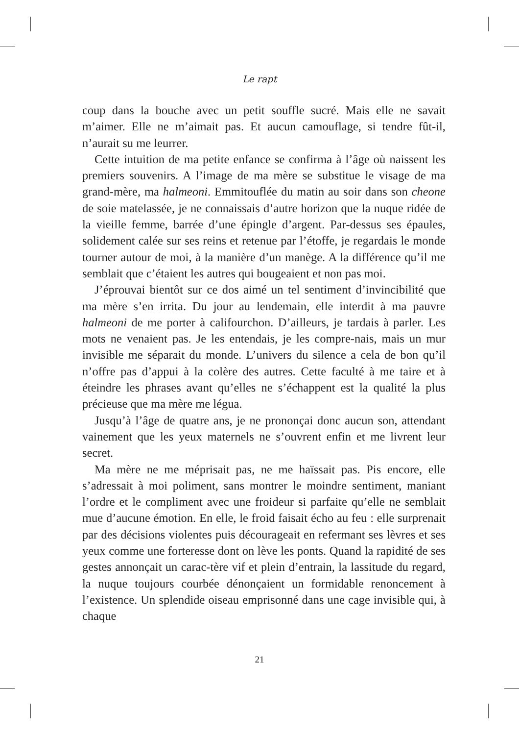Le rapt
coup dans la bouche avec un petit souffle sucré. Mais elle ne savait m’aimer. Elle ne m’aimait pas. Et aucun camouflage, si tendre fût-il, n’aurait su me leurrer.
Cette intuition de ma petite enfance se confirma à l’âge où naissent les premiers souvenirs. A l’image de ma mère se substitue le visage de ma grand-mère, ma halmeoni. Emmitouflée du matin au soir dans son cheone de soie matelassée, je ne connaissais d’autre horizon que la nuque ridée de la vieille femme, barrée d’une épingle d’argent. Par-dessus ses épaules, solidement calée sur ses reins et retenue par l’étoffe, je regardais le monde tourner autour de moi, à la manière d’un manège. A la différence qu’il me semblait que c’étaient les autres qui bougeaient et non pas moi.
J’éprouvai bientôt sur ce dos aimé un tel sentiment d’invincibilité que ma mère s’en irrita. Du jour au lendemain, elle interdit à ma pauvre halmeoni de me porter à califourchon. D’ailleurs, je tardais à parler. Les mots ne venaient pas. Je les entendais, je les compre-nais, mais un mur invisible me séparait du monde. L’univers du silence a cela de bon qu’il n’offre pas d’appui à la colère des autres. Cette faculté à me taire et à éteindre les phrases avant qu’elles ne s’échappent est la qualité la plus précieuse que ma mère me légua.
Jusqu’à l’âge de quatre ans, je ne prononçai donc aucun son, attendant vainement que les yeux maternels ne s’ouvrent enfin et me livrent leur secret.
Ma mère ne me méprisait pas, ne me haïssait pas. Pis encore, elle s’adressait à moi poliment, sans montrer le moindre sentiment, maniant l’ordre et le compliment avec une froideur si parfaite qu’elle ne semblait mue d’aucune émotion. En elle, le froid faisait écho au feu : elle surprenait par des décisions violentes puis décourageait en refermant ses lèvres et ses yeux comme une forteresse dont on lève les ponts. Quand la rapidité de ses gestes annonçait un carac-tère vif et plein d’entrain, la lassitude du regard, la nuque toujours courbée dénonçaient un formidable renoncement à l’existence. Un splendide oiseau emprisonné dans une cage invisible qui, à chaque
21